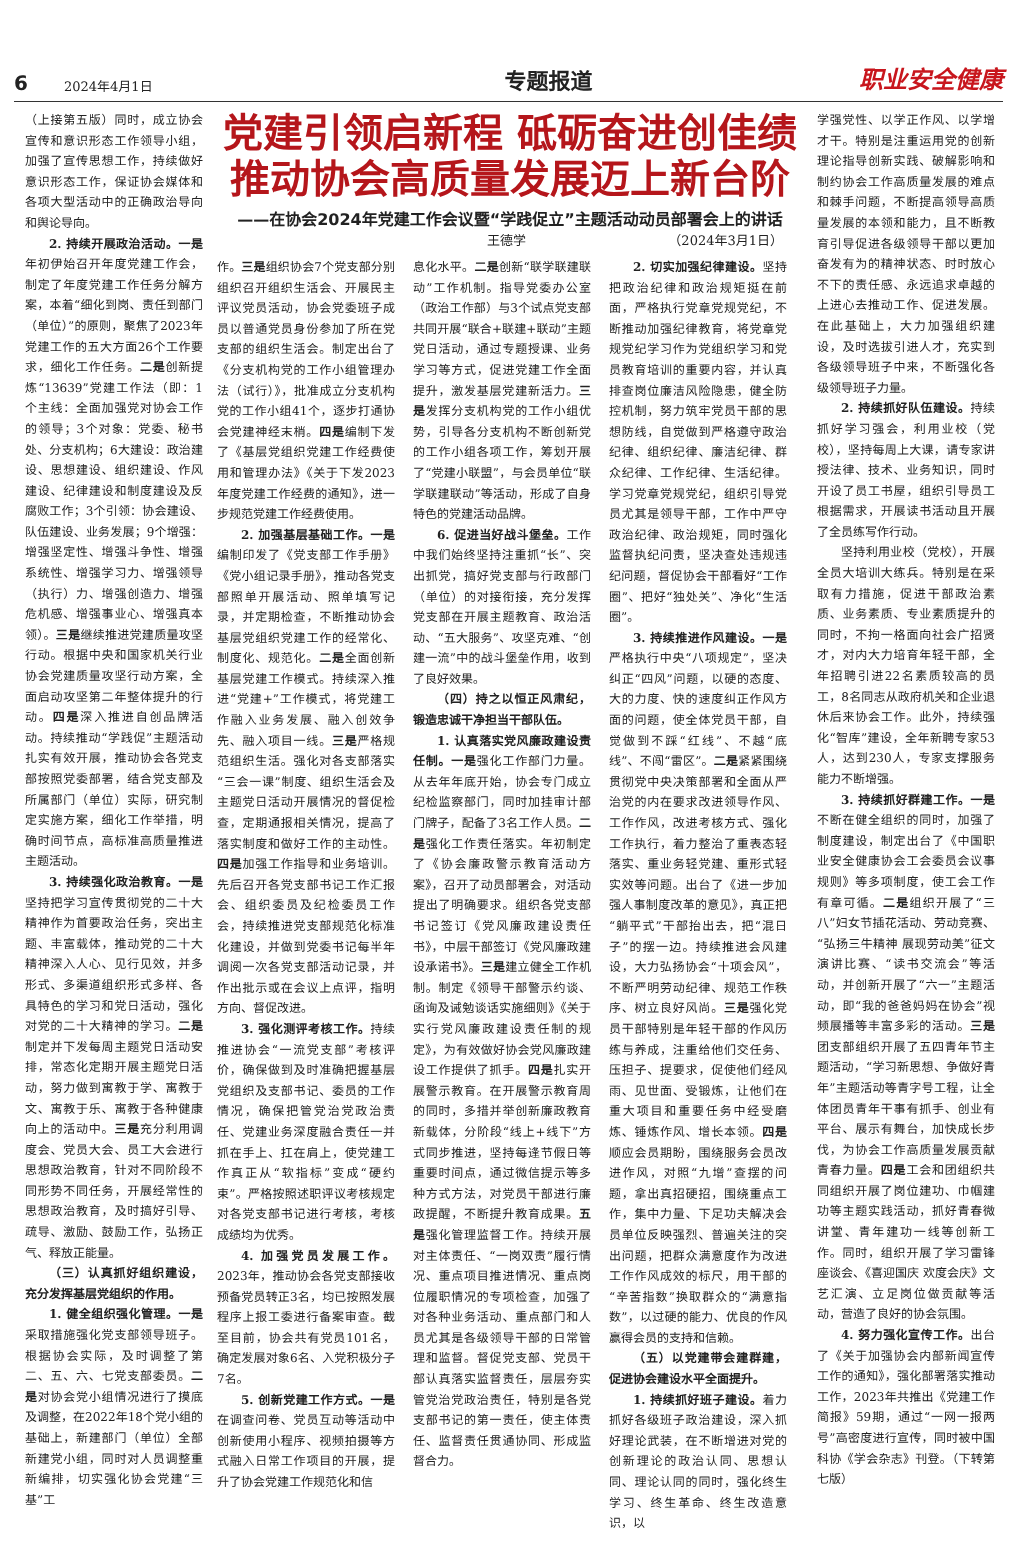6
2024年4月1日
专题报道
职业安全健康
（上接第五版）同时，成立协会宣传和意识形态工作领导小组，加强了宣传思想工作，持续做好意识形态工作，保证协会媒体和各项大型活动中的正确政治导向和舆论导向。
2. 持续开展政治活动。一是年初伊始召开年度党建工作会，制定了年度党建工作任务分解方案，本着“细化到岗、责任到部门（单位）”的原则，聚焦了2023年党建工作的五大方面26个工作要求，细化工作任务。二是创新提炼“13639”党建工作法（即：1个主线：全面加强党对协会工作的领导；3个对象：党委、秘书处、分支机构；6大建设：政治建设、思想建设、组织建设、作风建设、纪律建设和制度建设及反腐败工作；3个引领：协会建设、队伍建设、业务发展；9个增强：增强坚定性、增强斗争性、增强系统性、增强学习力、增强领导（执行）力、增强创造力、增强危机感、增强事业心、增强真本领）。三是继续推进党建质量攻坚行动。根据中央和国家机关行业协会党建质量攻坚行动方案，全面启动攻坚第二年整体提升的行动。四是深入推进自创品牌活动。持续推动“学践促”主题活动扎实有效开展，推动协会各党支部按照党委部署，结合党支部及所属部门（单位）实际，研究制定实施方案，细化工作举措，明确时间节点，高标准高质量推进主题活动。
3. 持续强化政治教育。一是坚持把学习宣传贯彻党的二十大精神作为首要政治任务，突出主题、丰富载体，推动党的二十大精神深入人心、见行见效，并多形式、多渠道组织形式多样、各具特色的学习和党日活动，强化对党的二十大精神的学习。二是制定并下发每周主题党日活动安排，常态化定期开展主题党日活动，努力做到寓教于学、寓教于文、寓教于乐、寓教于各种健康向上的活动中。三是充分利用调度会、党员大会、员工大会进行思想政治教育，针对不同阶段不同形势不同任务，开展经常性的思想政治教育，及时搞好引导、疏导、激励、鼓励工作，弘扬正气、释放正能量。
（三）认真抓好组织建设，充分发挥基层党组织的作用。
1. 健全组织强化管理。一是采取措施强化党支部领导班子。根据协会实际，及时调整了第二、五、六、七党支部委员。二是对协会党小组情况进行了摸底及调整，在2022年18个党小组的基础上，新建部门（单位）全部新建党小组，同时对人员调整重新编排，切实强化协会党建“三基”工
党建引领启新程 砥砺奋进创佳绩
推动协会高质量发展迈上新台阶
——在协会2024年党建工作会议暨“学践促立”主题活动动员部署会上的讲话
王德学 （2024年3月1日）
作。三是组织协会7个党支部分别组织召开组织生活会、开展民主评议党员活动，协会党委班子成员以普通党员身份参加了所在党支部的组织生活会。制定出台了《分支机构党的工作小组管理办法（试行）》，批准成立分支机构党的工作小组41个，逐步打通协会党建神经末梢。四是编制下发了《基层党组织党建工作经费使用和管理办法》《关于下发2023年度党建工作经费的通知》，进一步规范党建工作经费使用。
2. 加强基层基础工作。一是编制印发了《党支部工作手册》《党小组记录手册》，推动各党支部照单开展活动、照单填写记录，并定期检查，不断推动协会基层党组织党建工作的经常化、制度化、规范化。二是全面创新基层党建工作模式。持续深入推进“党建+”工作模式，将党建工作融入业务发展、融入创效争先、融入项目一线。三是严格规范组织生活。强化对各支部落实“三会一课”制度、组织生活会及主题党日活动开展情况的督促检查，定期通报相关情况，提高了落实制度和做好工作的主动性。四是加强工作指导和业务培训。先后召开各党支部书记工作汇报会、组织委员及纪检委员工作会，持续推进党支部规范化标准化建设，并做到党委书记每半年调阅一次各党支部活动记录，并作出批示或在会议上点评，指明方向、督促改进。
3. 强化测评考核工作。持续推进协会“一流党支部”考核评价，确保做到及时准确把握基层党组织及支部书记、委员的工作情况，确保把管党治党政治责任、党建业务深度融合责任一并抓在手上、扛在肩上，使党建工作真正从“软指标”变成“硬约束”。严格按照述职评议考核规定对各党支部书记进行考核，考核成绩均为优秀。
4. 加强党员发展工作。2023年，推动协会各党支部接收预备党员转正3名，均已按照发展程序上报工委进行备案审查。截至目前，协会共有党员101名，确定发展对象6名、入党积极分子7名。
5. 创新党建工作方式。一是在调查问卷、党员互动等活动中创新使用小程序、视频拍摄等方式融入日常工作项目的开展，提升了协会党建工作规范化和信
息化水平。二是创新“联学联建联动”工作机制。指导党委办公室（政治工作部）与3个试点党支部共同开展“联合+联建+联动”主题党日活动，通过专题授课、业务学习等方式，促进党建工作全面提升，激发基层党建新活力。三是发挥分支机构党的工作小组优势，引导各分支机构不断创新党的工作小组各项工作，筹划开展了“党建小联盟”，与会员单位“联学联建联动”等活动，形成了自身特色的党建活动品牌。
6. 促进当好战斗堡垒。工作中我们始终坚持注重抓“长”、突出抓党，搞好党支部与行政部门（单位）的对接衔接，充分发挥党支部在开展主题教育、政治活动、“五大服务”、攻坚克难、“创建一流”中的战斗堡垒作用，收到了良好效果。
（四）持之以恒正风肃纪，锻造忠诚干净担当干部队伍。
1. 认真落实党风廉政建设责任制。一是强化工作部门力量。从去年年底开始，协会专门成立纪检监察部门，同时加挂审计部门牌子，配备了3名工作人员。二是强化工作责任落实。年初制定了《协会廉政警示教育活动方案》，召开了动员部署会，对活动提出了明确要求。组织各党支部书记签订《党风廉政建设责任书》，中层干部签订《党风廉政建设承诺书》。三是建立健全工作机制。制定《领导干部警示约谈、函询及诫勉谈话实施细则》《关于实行党风廉政建设责任制的规定》，为有效做好协会党风廉政建设工作提供了抓手。四是扎实开展警示教育。在开展警示教育周的同时，多措并举创新廉政教育新载体，分阶段“线上+线下”方式同步推进，坚持每逢节假日等重要时间点，通过微信提示等多种方式方法，对党员干部进行廉政提醒，不断提升教育成果。五是强化管理监督工作。持续开展对主体责任、“一岗双责”履行情况、重点项目推进情况、重点岗位履职情况的专项检查，加强了对各种业务活动、重点部门和人员尤其是各级领导干部的日常管理和监督。督促党支部、党员干部认真落实监督责任，层层夯实管党治党政治责任，特别是各党支部书记的第一责任，使主体责任、监督责任贯通协同、形成监督合力。
2. 切实加强纪律建设。坚持把政治纪律和政治规矩挺在前面，严格执行党章党规党纪，不断推动加强纪律教育，将党章党规党纪学习作为党组织学习和党员教育培训的重要内容，并认真排查岗位廉洁风险隐患，健全防控机制，努力筑牢党员干部的思想防线，自觉做到严格遵守政治纪律、组织纪律、廉洁纪律、群众纪律、工作纪律、生活纪律。学习党章党规党纪，组织引导党员尤其是领导干部，工作中严守政治纪律、政治规矩，同时强化监督执纪问责，坚决查处违规违纪问题，督促协会干部看好“工作圈”、把好“独处关”、净化“生活圈”。
3. 持续推进作风建设。一是严格执行中央“八项规定”，坚决纠正“四风”问题，以硬的态度、大的力度、快的速度纠正作风方面的问题，使全体党员干部，自觉做到不踩“红线”、不越“底线”、不闯“雷区”。二是紧紧围绕贯彻党中央决策部署和全面从严治党的内在要求改进领导作风、工作作风，改进考核方式、强化工作执行，着力整治了重表态轻落实、重业务轻党建、重形式轻实效等问题。出台了《进一步加强人事制度改革的意见》，真正把“躺平式”干部抬出去，把“混日子”的摆一边。持续推进会风建设，大力弘扬协会“十项会风”，不断严明劳动纪律、规范工作秩序、树立良好风尚。三是强化党员干部特别是年轻干部的作风历练与养成，注重给他们交任务、压担子、提要求，促使他们经风雨、见世面、受锻炼，让他们在重大项目和重要任务中经受磨炼、锤炼作风、增长本领。四是顺应会员期盼，围绕服务会员改进作风，对照“九增”查摆的问题，拿出真招硬招，围绕重点工作，集中力量、下足功夫解决会员单位反映强烈、普遍关注的突出问题，把群众满意度作为改进工作作风成效的标尺，用干部的“辛苦指数”换取群众的“满意指数”，以过硬的能力、优良的作风赢得会员的支持和信赖。
（五）以党建带会建群建，促进协会建设水平全面提升。
1. 持续抓好班子建设。着力抓好各级班子政治建设，深入抓好理论武装，在不断增进对党的创新理论的政治认同、思想认同、理论认同的同时，强化终生学习、终生革命、终生改造意识，以
学强党性、以学正作风、以学增才干。特别是注重运用党的创新理论指导创新实践、破解影响和制约协会工作高质量发展的难点和棘手问题，不断提高领导高质量发展的本领和能力，且不断教育引导促进各级领导干部以更加奋发有为的精神状态、时时放心不下的责任感、永远追求卓越的上进心去推动工作、促进发展。在此基础上，大力加强组织建设，及时选拔引进人才，充实到各级领导班子中来，不断强化各级领导班子力量。
2. 持续抓好队伍建设。持续抓好学习强会，利用业校（党校），坚持每周上大课，请专家讲授法律、技术、业务知识，同时开设了员工书屋，组织引导员工根据需求，开展读书活动且开展了全员练写作行动。
坚持利用业校（党校），开展全员大培训大练兵。特别是在采取有力措施，促进干部政治素质、业务素质、专业素质提升的同时，不拘一格面向社会广招贤才，对内大力培育年轻干部，全年招聘引进22名素质较高的员工，8名同志从政府机关和企业退休后来协会工作。此外，持续强化“智库”建设，全年新聘专家53人，达到230人，专家支撑服务能力不断增强。
3. 持续抓好群建工作。一是不断在健全组织的同时，加强了制度建设，制定出台了《中国职业安全健康协会工会委员会议事规则》等多项制度，使工会工作有章可循。二是组织开展了“三八”妇女节插花活动、劳动竞赛、“弘扬三牛精神 展现劳动美”征文演讲比赛、“读书交流会”等活动，并创新开展了“六一”主题活动，即“我的爸爸妈妈在协会”视频展播等丰富多彩的活动。三是团支部组织开展了五四青年节主题活动，“学习新思想、争做好青年”主题活动等青字号工程，让全体团员青年干事有抓手、创业有平台、展示有舞台，加快成长步伐，为协会工作高质量发展贡献青春力量。四是工会和团组织共同组织开展了岗位建功、巾帼建功等主题实践活动，抓好青春微讲堂、青年建功一线等创新工作。同时，组织开展了学习雷锋座谈会、《喜迎国庆 欢度会庆》文艺汇演、立足岗位做贡献等活动，营造了良好的协会氛围。
4. 努力强化宣传工作。出台了《关于加强协会内部新闻宣传工作的通知》，强化部署落实推动工作，2023年共推出《党建工作简报》59期，通过“一网一报两号”高密度进行宣传，同时被中国科协《学会杂志》刊登。（下转第七版）